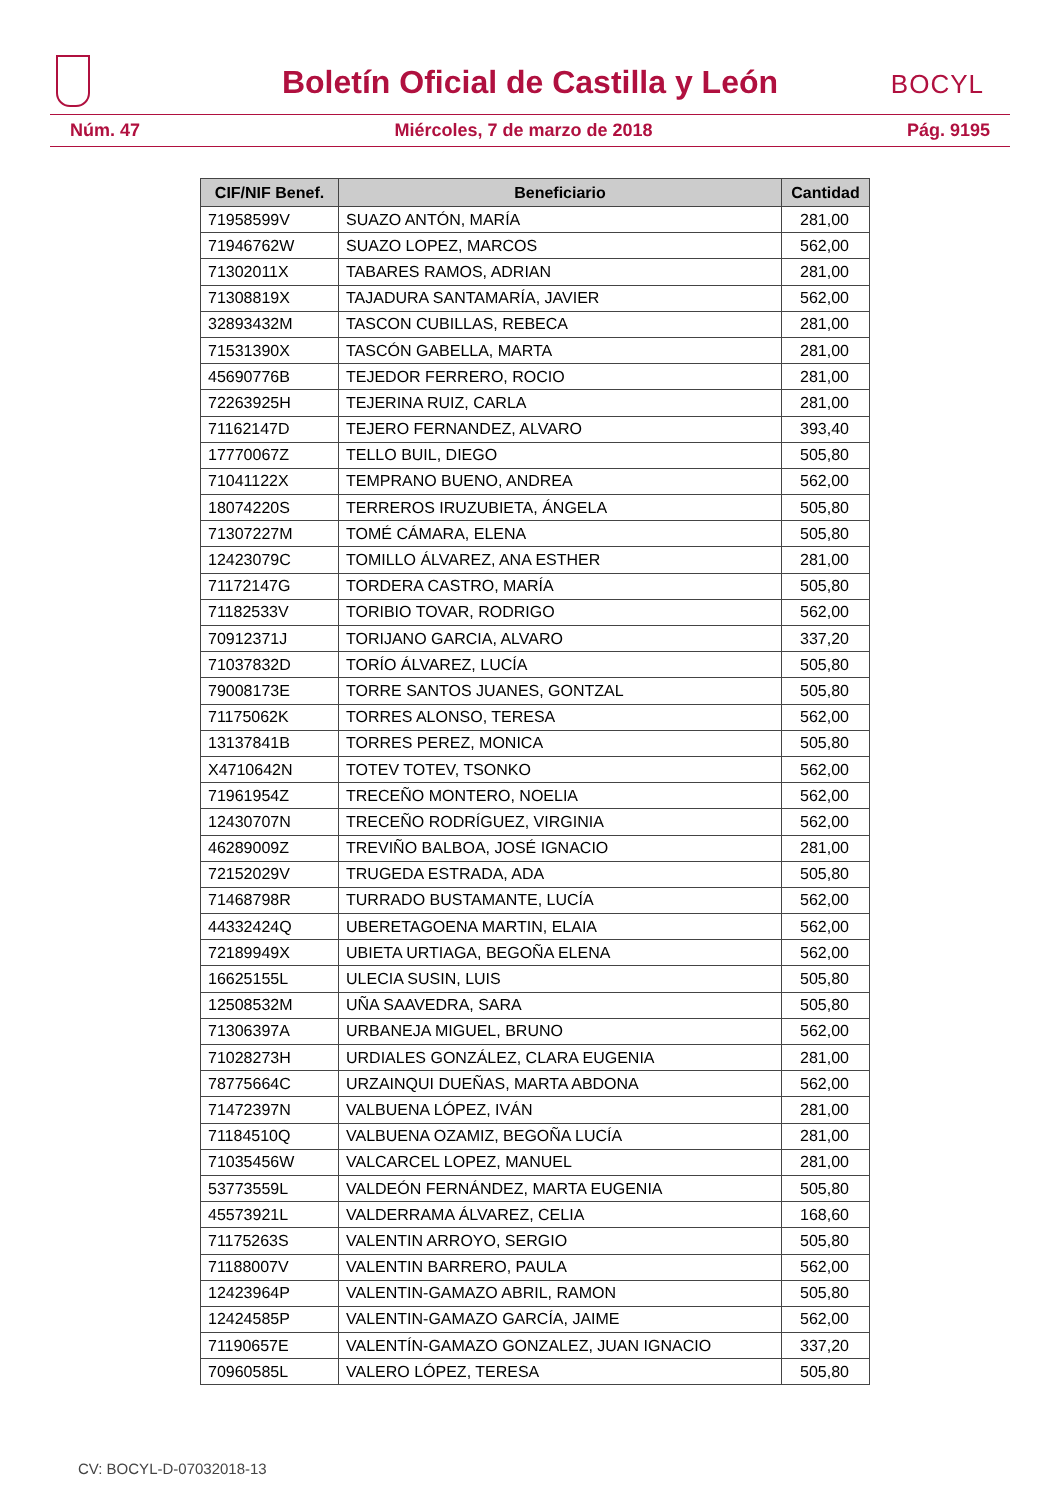Boletín Oficial de Castilla y León
BOCYL
Núm. 47 Miércoles, 7 de marzo de 2018 Pág. 9195
| CIF/NIF Benef. | Beneficiario | Cantidad |
| --- | --- | --- |
| 71958599V | SUAZO ANTÓN, MARÍA | 281,00 |
| 71946762W | SUAZO LOPEZ, MARCOS | 562,00 |
| 71302011X | TABARES RAMOS, ADRIAN | 281,00 |
| 71308819X | TAJADURA SANTAMARÍA, JAVIER | 562,00 |
| 32893432M | TASCON CUBILLAS, REBECA | 281,00 |
| 71531390X | TASCÓN GABELLA, MARTA | 281,00 |
| 45690776B | TEJEDOR FERRERO, ROCIO | 281,00 |
| 72263925H | TEJERINA RUIZ, CARLA | 281,00 |
| 71162147D | TEJERO FERNANDEZ, ALVARO | 393,40 |
| 17770067Z | TELLO BUIL, DIEGO | 505,80 |
| 71041122X | TEMPRANO BUENO, ANDREA | 562,00 |
| 18074220S | TERREROS IRUZUBIETA, ÁNGELA | 505,80 |
| 71307227M | TOMÉ CÁMARA, ELENA | 505,80 |
| 12423079C | TOMILLO ÁLVAREZ, ANA ESTHER | 281,00 |
| 71172147G | TORDERA CASTRO, MARÍA | 505,80 |
| 71182533V | TORIBIO TOVAR, RODRIGO | 562,00 |
| 70912371J | TORIJANO GARCIA, ALVARO | 337,20 |
| 71037832D | TORÍO ÁLVAREZ, LUCÍA | 505,80 |
| 79008173E | TORRE SANTOS JUANES, GONTZAL | 505,80 |
| 71175062K | TORRES ALONSO, TERESA | 562,00 |
| 13137841B | TORRES PEREZ, MONICA | 505,80 |
| X4710642N | TOTEV TOTEV, TSONKO | 562,00 |
| 71961954Z | TRECEÑO MONTERO, NOELIA | 562,00 |
| 12430707N | TRECEÑO RODRÍGUEZ, VIRGINIA | 562,00 |
| 46289009Z | TREVIÑO BALBOA, JOSÉ IGNACIO | 281,00 |
| 72152029V | TRUGEDA ESTRADA, ADA | 505,80 |
| 71468798R | TURRADO BUSTAMANTE, LUCÍA | 562,00 |
| 44332424Q | UBERETAGOENA MARTIN, ELAIA | 562,00 |
| 72189949X | UBIETA URTIAGA, BEGOÑA ELENA | 562,00 |
| 16625155L | ULECIA SUSIN, LUIS | 505,80 |
| 12508532M | UÑA SAAVEDRA, SARA | 505,80 |
| 71306397A | URBANEJA MIGUEL, BRUNO | 562,00 |
| 71028273H | URDIALES GONZÁLEZ, CLARA EUGENIA | 281,00 |
| 78775664C | URZAINQUI DUEÑAS, MARTA ABDONA | 562,00 |
| 71472397N | VALBUENA LÓPEZ, IVÁN | 281,00 |
| 71184510Q | VALBUENA OZAMIZ, BEGOÑA LUCÍA | 281,00 |
| 71035456W | VALCARCEL LOPEZ, MANUEL | 281,00 |
| 53773559L | VALDEÓN FERNÁNDEZ, MARTA EUGENIA | 505,80 |
| 45573921L | VALDERRAMA ÁLVAREZ, CELIA | 168,60 |
| 71175263S | VALENTIN ARROYO, SERGIO | 505,80 |
| 71188007V | VALENTIN BARRERO, PAULA | 562,00 |
| 12423964P | VALENTIN-GAMAZO ABRIL, RAMON | 505,80 |
| 12424585P | VALENTIN-GAMAZO GARCÍA, JAIME | 562,00 |
| 71190657E | VALENTÍN-GAMAZO GONZALEZ, JUAN IGNACIO | 337,20 |
| 70960585L | VALERO LÓPEZ, TERESA | 505,80 |
CV: BOCYL-D-07032018-13